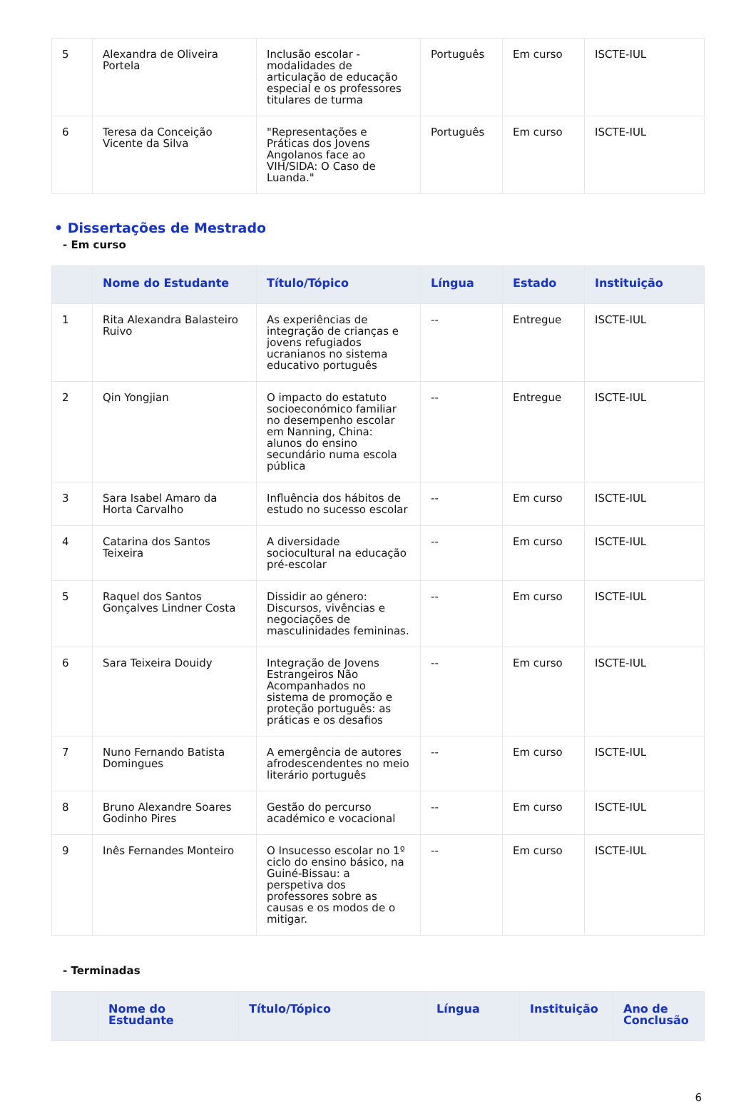| 5 | Alexandra de Oliveira Portela | Inclusão escolar - modalidades de articulação de educação especial e os professores titulares de turma | Português | Em curso | ISCTE-IUL |
| 6 | Teresa da Conceição Vicente da Silva | "Representações e Práticas dos Jovens Angolanos face ao VIH/SIDA: O Caso de Luanda." | Português | Em curso | ISCTE-IUL |
• Dissertações de Mestrado
- Em curso
| | Nome do Estudante | Título/Tópico | Língua | Estado | Instituição |
| --- | --- | --- | --- | --- | --- |
| 1 | Rita Alexandra Balasteiro Ruivo | As experiências de integração de crianças e jovens refugiados ucranianos no sistema educativo português | -- | Entregue | ISCTE-IUL |
| 2 | Qin Yongjian | O impacto do estatuto socioeconómico familiar no desempenho escolar em Nanning, China: alunos do ensino secundário numa escola pública | -- | Entregue | ISCTE-IUL |
| 3 | Sara Isabel Amaro da Horta Carvalho | Influência dos hábitos de estudo no sucesso escolar | -- | Em curso | ISCTE-IUL |
| 4 | Catarina dos Santos Teixeira | A diversidade sociocultural na educação pré-escolar | -- | Em curso | ISCTE-IUL |
| 5 | Raquel dos Santos Gonçalves Lindner Costa | Dissidir ao género: Discursos, vivências e negociações de masculinidades femininas. | -- | Em curso | ISCTE-IUL |
| 6 | Sara Teixeira Douidy | Integração de Jovens Estrangeiros Não Acompanhados no sistema de promoção e proteção português: as práticas e os desafios | -- | Em curso | ISCTE-IUL |
| 7 | Nuno Fernando Batista Domingues | A emergência de autores afrodescendentes no meio literário português | -- | Em curso | ISCTE-IUL |
| 8 | Bruno Alexandre Soares Godinho Pires | Gestão do percurso académico e vocacional | -- | Em curso | ISCTE-IUL |
| 9 | Inês Fernandes Monteiro | O Insucesso escolar no 1º ciclo do ensino básico, na Guiné-Bissau: a perspetiva dos professores sobre as causas e os modos de o mitigar. | -- | Em curso | ISCTE-IUL |
- Terminadas
| | Nome do Estudante | Título/Tópico | Língua | Instituição | Ano de Conclusão |
| --- | --- | --- | --- | --- | --- |
6